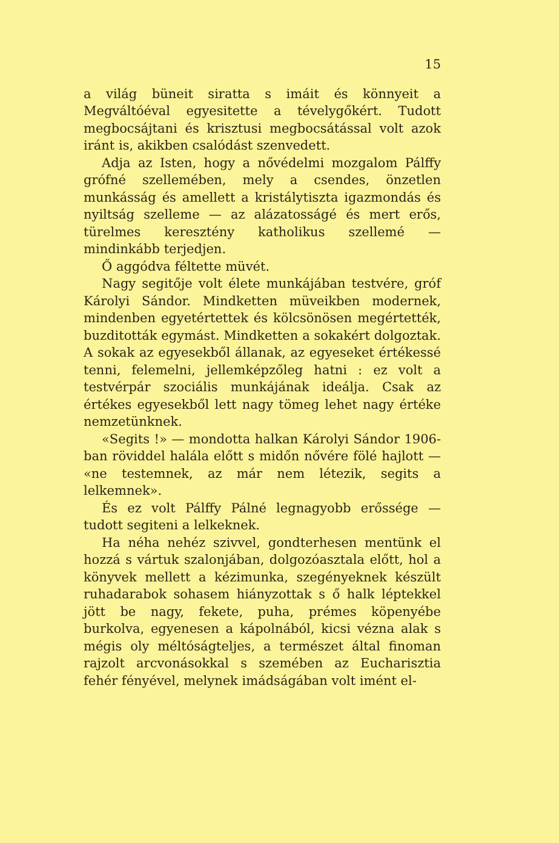15
a világ büneit siratta s imáit és könnyeit a Megváltóéval egyesitette a tévelygőkért. Tudott megbocsájtani és krisztusi megbocsátással volt azok iránt is, akikben csalódást szenvedett.
Adja az Isten, hogy a nővédelmi mozgalom Pálffy grófné szellemében, mely a csendes, önzetlen munkásság és amellett a kristálytiszta igazmondás és nyiltság szelleme — az alázatosságé és mert erős, türelmes keresztény katholikus szellemé — mindinkább terjedjen.
Ő aggódva féltette müvét.
Nagy segitője volt élete munkájában testvére, gróf Károlyi Sándor. Mindketten müveikben modernek, mindenben egyetértettek és kölcsönösen megértették, buzditották egymást. Mindketten a sokakért dolgoztak. A sokak az egyesekből állanak, az egyeseket értékessé tenni, felemelni, jellemképzőleg hatni : ez volt a testvérpár szociális munkájának ideálja. Csak az értékes egyesekből lett nagy tömeg lehet nagy értéke nemzetünknek.
«Segits !» — mondotta halkan Károlyi Sándor 1906-ban röviddel halála előtt s midőn nővére fölé hajlott — «ne testemnek, az már nem létezik, segits a lelkemnek».
És ez volt Pálffy Pálné legnagyobb erőssége — tudott segiteni a lelkeknek.
Ha néha nehéz szivvel, gondterhesen mentünk el hozzá s vártuk szalonjában, dolgozóasztala előtt, hol a könyvek mellett a kézimunka, szegényeknek készült ruhadarabok sohasem hiányzottak s ő halk léptekkel jött be nagy, fekete, puha, prémes köpenyébe burkolva, egyenesen a kápolnából, kicsi vézna alak s mégis oly méltóságteljes, a természet által finoman rajzolt arcvonásokkal s szemében az Eucharisztia fehér fényével, melynek imádságában volt imént el-